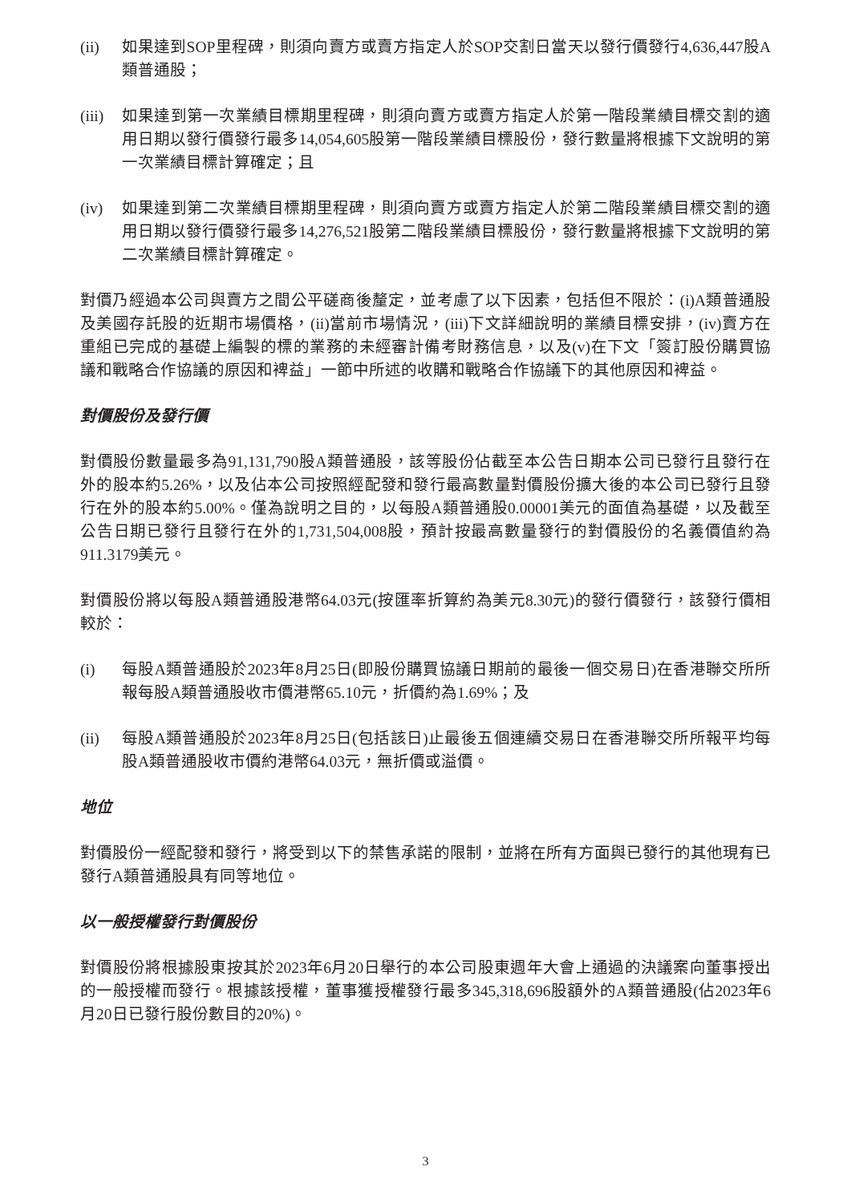(ii) 如果達到SOP里程碑，則須向賣方或賣方指定人於SOP交割日當天以發行價發行4,636,447股A類普通股；
(iii)
如果達到第一次業績目標期里程碑，則須向賣方或賣方指定人於第一階段業績目標交割的適用日期以發行價發行最多14,054,605股第一階段業績目標股份，發行數量將根據下文說明的第一次業績目標計算確定；且
(iv) 如果達到第二次業績目標期里程碑，則須向賣方或賣方指定人於第二階段業績目標交割的適用日期以發行價發行最多14,276,521股第二階段業績目標股份，發行數量將根據下文說明的第二次業績目標計算確定。
對價乃經過本公司與賣方之間公平磋商後釐定，並考慮了以下因素，包括但不限於：(i)A類普通股及美國存託股的近期市場價格，(ii)當前市場情況，(iii)下文詳細說明的業績目標安排，(iv)賣方在重組已完成的基礎上編製的標的業務的未經審計備考財務信息，以及(v)在下文「簽訂股份購買協議和戰略合作協議的原因和裨益」一節中所述的收購和戰略合作協議下的其他原因和裨益。
對價股份及發行價
對價股份數量最多為91,131,790股A類普通股，該等股份佔截至本公告日期本公司已發行且發行在外的股本約5.26%，以及佔本公司按照經配發和發行最高數量對價股份擴大後的本公司已發行且發行在外的股本約5.00%。僅為說明之目的，以每股A類普通股0.00001美元的面值為基礎，以及截至公告日期已發行且發行在外的1,731,504,008股，預計按最高數量發行的對價股份的名義價值約為911.3179美元。
對價股份將以每股A類普通股港幣64.03元(按匯率折算約為美元8.30元)的發行價發行，該發行價相較於：
(i) 每股A類普通股於2023年8月25日(即股份購買協議日期前的最後一個交易日)在香港聯交所所報每股A類普通股收市價港幣65.10元，折價約為1.69%；及
(ii) 每股A類普通股於2023年8月25日(包括該日)止最後五個連續交易日在香港聯交所所報平均每股A類普通股收市價約港幣64.03元，無折價或溢價。
地位
對價股份一經配發和發行，將受到以下的禁售承諾的限制，並將在所有方面與已發行的其他現有已發行A類普通股具有同等地位。
以一般授權發行對價股份
對價股份將根據股東按其於2023年6月20日舉行的本公司股東週年大會上通過的決議案向董事授出的一般授權而發行。根據該授權，董事獲授權發行最多345,318,696股額外的A類普通股(佔2023年6月20日已發行股份數目的20%)。
3